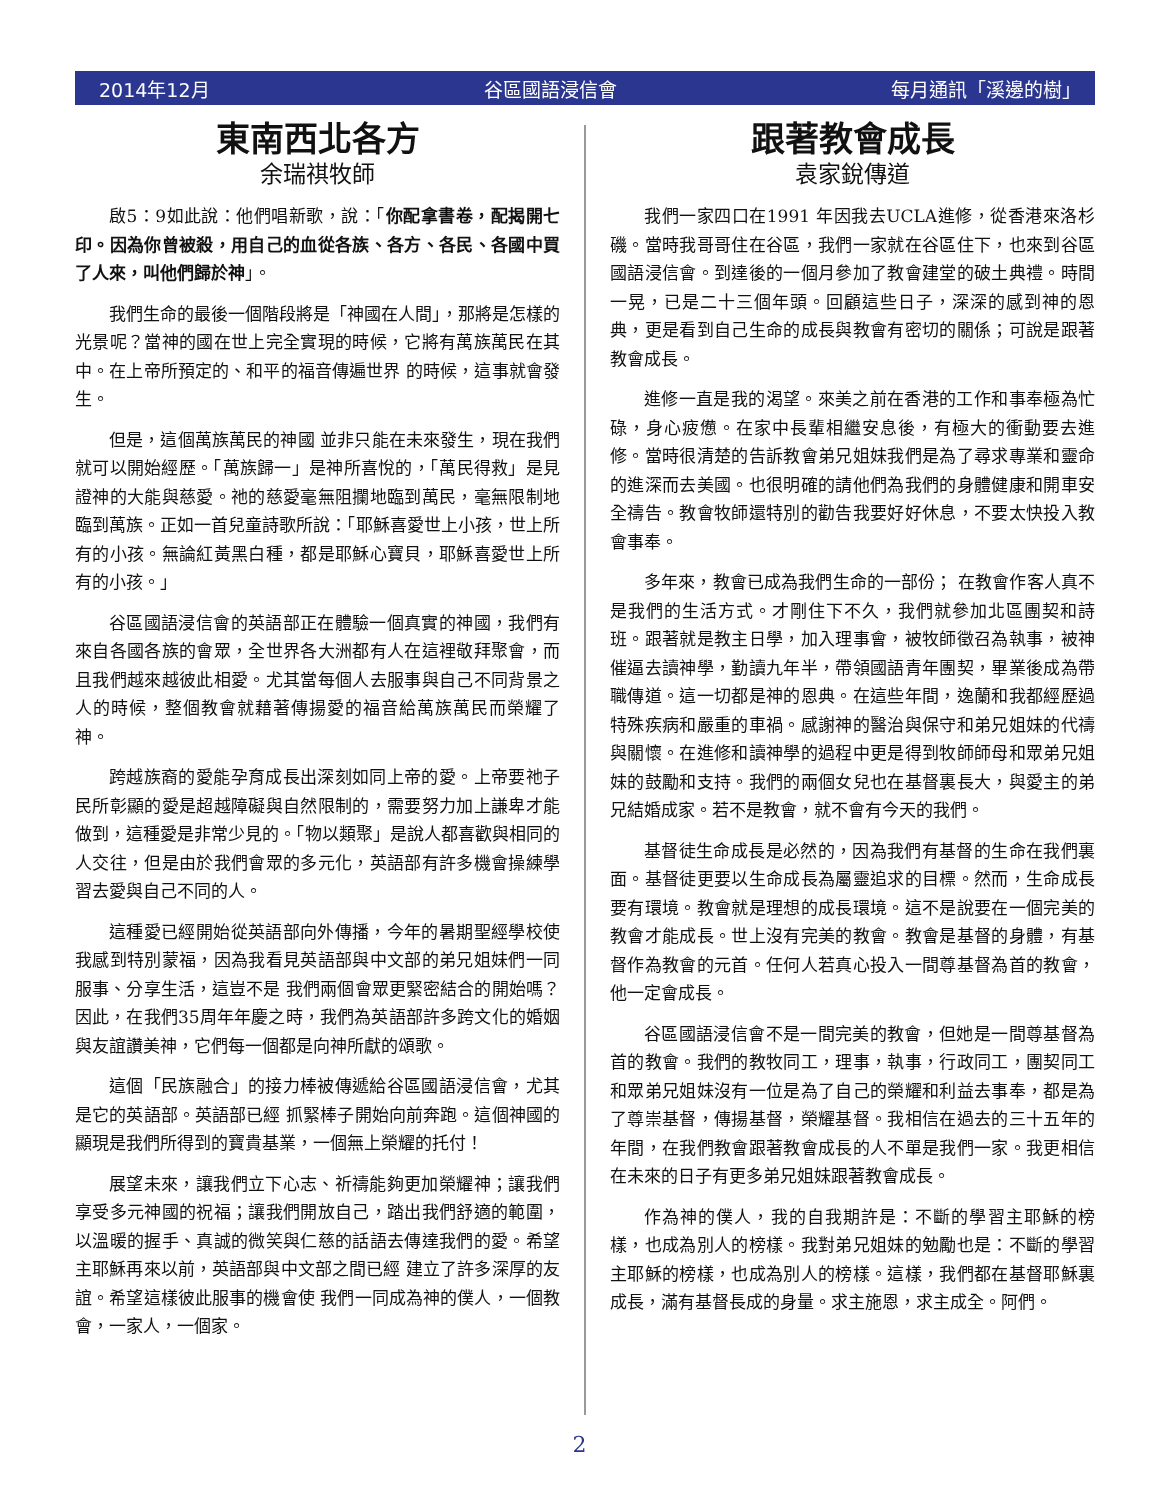2014年12月 谷區國語浸信會 每月通訊「溪邊的樹」
東南西北各方
余瑞祺牧師
啟5：9如此說：他們唱新歌，說：「你配拿書卷，配揭開七印。因為你曾被殺，用自己的血從各族、各方、各民、各國中買了人來，叫他們歸於神」。
我們生命的最後一個階段將是「神國在人間」，那將是怎樣的光景呢？當神的國在世上完全實現的時候，它將有萬族萬民在其中。在上帝所預定的、和平的福音傳遍世界 的時候，這事就會發生。
但是，這個萬族萬民的神國 並非只能在未來發生，現在我們就可以開始經歷。「萬族歸一」是神所喜悅的，「萬民得救」是見證神的大能與慈愛。祂的慈愛毫無阻攔地臨到萬民，毫無限制地臨到萬族。正如一首兒童詩歌所說：「耶穌喜愛世上小孩，世上所有的小孩。無論紅黃黑白種，都是耶穌心寶貝，耶穌喜愛世上所有的小孩。」
谷區國語浸信會的英語部正在體驗一個真實的神國，我們有來自各國各族的會眾，全世界各大洲都有人在這裡敬拜聚會，而且我們越來越彼此相愛。尤其當每個人去服事與自己不同背景之人的時候，整個教會就藉著傳揚愛的福音給萬族萬民而榮耀了神。
跨越族裔的愛能孕育成長出深刻如同上帝的愛。上帝要祂子民所彰顯的愛是超越障礙與自然限制的，需要努力加上謙卑才能做到，這種愛是非常少見的。「物以類聚」是說人都喜歡與相同的人交往，但是由於我們會眾的多元化，英語部有許多機會操練學習去愛與自己不同的人。
這種愛已經開始從英語部向外傳播，今年的暑期聖經學校使我感到特別蒙福，因為我看見英語部與中文部的弟兄姐妹們一同服事、分享生活，這豈不是 我們兩個會眾更緊密結合的開始嗎？因此，在我們35周年年慶之時，我們為英語部許多跨文化的婚姻與友誼讚美神，它們每一個都是向神所獻的頌歌。
這個「民族融合」的接力棒被傳遞給谷區國語浸信會，尤其是它的英語部。英語部已經 抓緊棒子開始向前奔跑。這個神國的顯現是我們所得到的寶貴基業，一個無上榮耀的托付！
展望未來，讓我們立下心志、祈禱能夠更加榮耀神；讓我們享受多元神國的祝福；讓我們開放自己，踏出我們舒適的範圍，以溫暖的握手、真誠的微笑與仁慈的話語去傳達我們的愛。希望主耶穌再來以前，英語部與中文部之間已經 建立了許多深厚的友誼。希望這樣彼此服事的機會使 我們一同成為神的僕人，一個教會，一家人，一個家。
跟著教會成長
袁家銳傳道
我們一家四口在1991 年因我去UCLA進修，從香港來洛杉磯。當時我哥哥住在谷區，我們一家就在谷區住下，也來到谷區國語浸信會。到達後的一個月參加了教會建堂的破土典禮。時間一晃，已是二十三個年頭。回顧這些日子，深深的感到神的恩典，更是看到自己生命的成長與教會有密切的關係；可說是跟著教會成長。
進修一直是我的渴望。來美之前在香港的工作和事奉極為忙碌，身心疲憊。在家中長輩相繼安息後，有極大的衝動要去進修。當時很清楚的告訴教會弟兄姐妹我們是為了尋求專業和靈命的進深而去美國。也很明確的請他們為我們的身體健康和開車安全禱告。教會牧師還特別的勸告我要好好休息，不要太快投入教會事奉。
多年來，教會已成為我們生命的一部份； 在教會作客人真不是我們的生活方式。才剛住下不久，我們就參加北區團契和詩班。跟著就是教主日學，加入理事會，被牧師徵召為執事，被神催逼去讀神學，勤讀九年半，帶領國語青年團契，畢業後成為帶職傳道。這一切都是神的恩典。在這些年間，逸蘭和我都經歷過特殊疾病和嚴重的車禍。感謝神的醫治與保守和弟兄姐妹的代禱與關懷。在進修和讀神學的過程中更是得到牧師師母和眾弟兄姐妹的鼓勵和支持。我們的兩個女兒也在基督裏長大，與愛主的弟兄結婚成家。若不是教會，就不會有今天的我們。
基督徒生命成長是必然的，因為我們有基督的生命在我們裏面。基督徒更要以生命成長為屬靈追求的目標。然而，生命成長要有環境。教會就是理想的成長環境。這不是說要在一個完美的教會才能成長。世上沒有完美的教會。教會是基督的身體，有基督作為教會的元首。任何人若真心投入一間尊基督為首的教會，他一定會成長。
谷區國語浸信會不是一間完美的教會，但她是一間尊基督為首的教會。我們的教牧同工，理事，執事，行政同工，團契同工和眾弟兄姐妹沒有一位是為了自己的榮耀和利益去事奉，都是為了尊崇基督，傳揚基督，榮耀基督。我相信在過去的三十五年的年間，在我們教會跟著教會成長的人不單是我們一家。我更相信在未來的日子有更多弟兄姐妹跟著教會成長。
作為神的僕人，我的自我期許是：不斷的學習主耶穌的榜樣，也成為別人的榜樣。我對弟兄姐妹的勉勵也是：不斷的學習主耶穌的榜樣，也成為別人的榜樣。這樣，我們都在基督耶穌裏成長，滿有基督長成的身量。求主施恩，求主成全。阿們。
2